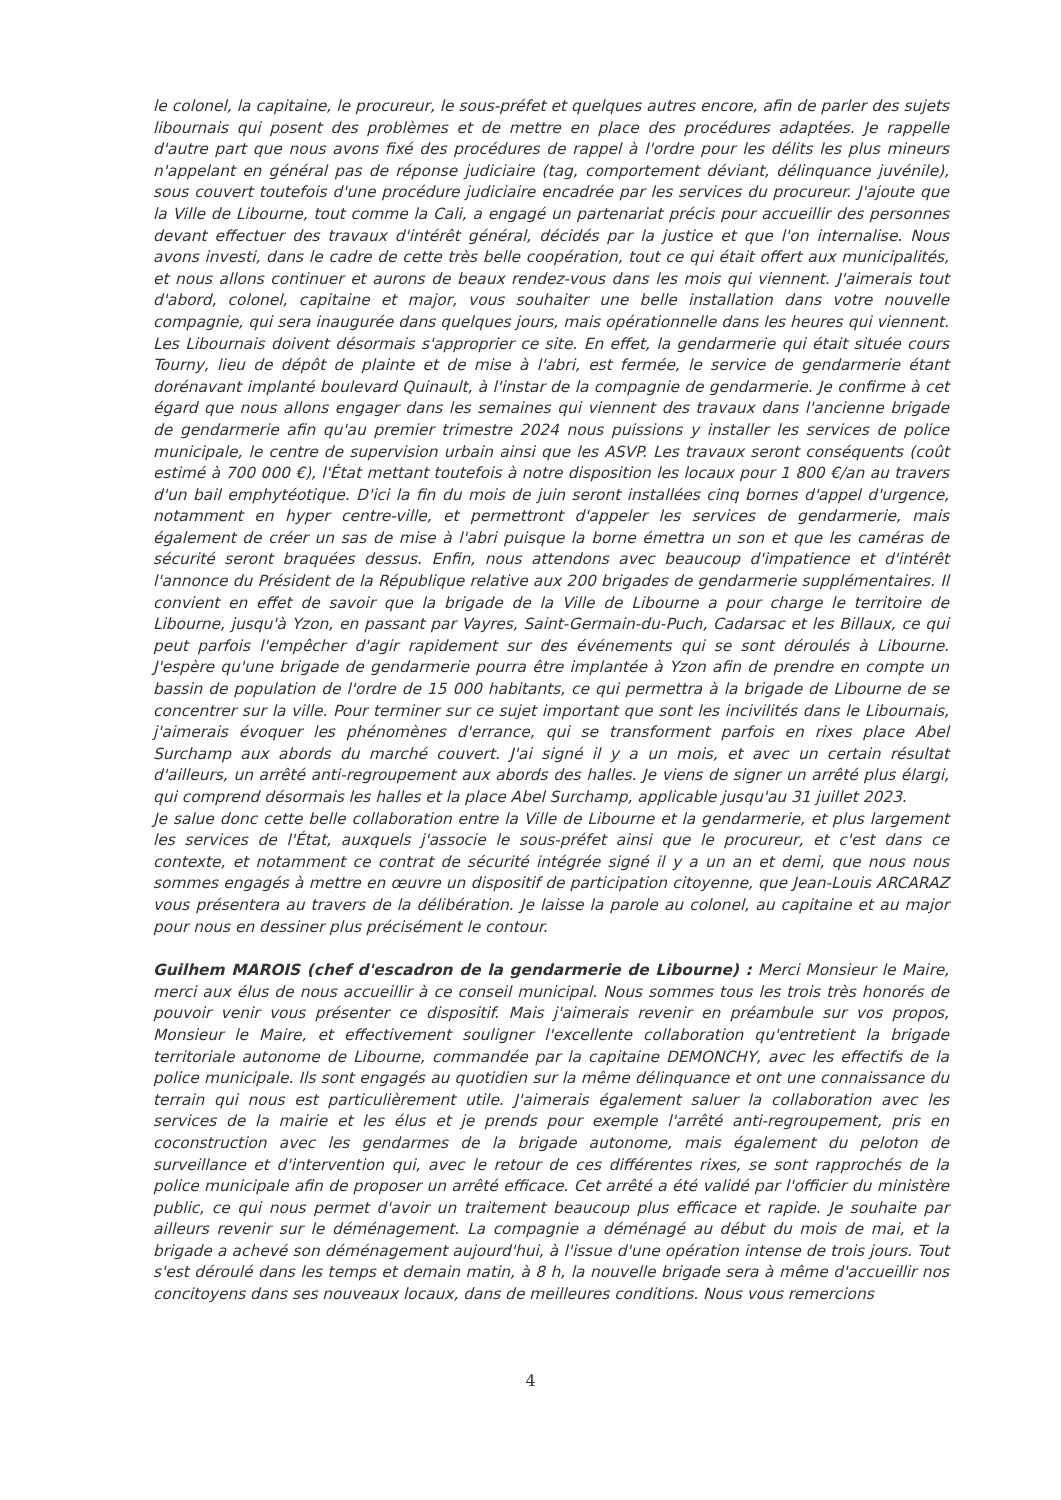le colonel, la capitaine, le procureur, le sous-préfet et quelques autres encore, afin de parler des sujets libournais qui posent des problèmes et de mettre en place des procédures adaptées. Je rappelle d'autre part que nous avons fixé des procédures de rappel à l'ordre pour les délits les plus mineurs n'appelant en général pas de réponse judiciaire (tag, comportement déviant, délinquance juvénile), sous couvert toutefois d'une procédure judiciaire encadrée par les services du procureur. J'ajoute que la Ville de Libourne, tout comme la Cali, a engagé un partenariat précis pour accueillir des personnes devant effectuer des travaux d'intérêt général, décidés par la justice et que l'on internalise. Nous avons investi, dans le cadre de cette très belle coopération, tout ce qui était offert aux municipalités, et nous allons continuer et aurons de beaux rendez-vous dans les mois qui viennent. J'aimerais tout d'abord, colonel, capitaine et major, vous souhaiter une belle installation dans votre nouvelle compagnie, qui sera inaugurée dans quelques jours, mais opérationnelle dans les heures qui viennent. Les Libournais doivent désormais s'approprier ce site. En effet, la gendarmerie qui était située cours Tourny, lieu de dépôt de plainte et de mise à l'abri, est fermée, le service de gendarmerie étant dorénavant implanté boulevard Quinault, à l'instar de la compagnie de gendarmerie. Je confirme à cet égard que nous allons engager dans les semaines qui viennent des travaux dans l'ancienne brigade de gendarmerie afin qu'au premier trimestre 2024 nous puissions y installer les services de police municipale, le centre de supervision urbain ainsi que les ASVP. Les travaux seront conséquents (coût estimé à 700 000 €), l'État mettant toutefois à notre disposition les locaux pour 1 800 €/an au travers d'un bail emphytéotique. D'ici la fin du mois de juin seront installées cinq bornes d'appel d'urgence, notamment en hyper centre-ville, et permettront d'appeler les services de gendarmerie, mais également de créer un sas de mise à l'abri puisque la borne émettra un son et que les caméras de sécurité seront braquées dessus. Enfin, nous attendons avec beaucoup d'impatience et d'intérêt l'annonce du Président de la République relative aux 200 brigades de gendarmerie supplémentaires. Il convient en effet de savoir que la brigade de la Ville de Libourne a pour charge le territoire de Libourne, jusqu'à Yzon, en passant par Vayres, Saint-Germain-du-Puch, Cadarsac et les Billaux, ce qui peut parfois l'empêcher d'agir rapidement sur des événements qui se sont déroulés à Libourne. J'espère qu'une brigade de gendarmerie pourra être implantée à Yzon afin de prendre en compte un bassin de population de l'ordre de 15 000 habitants, ce qui permettra à la brigade de Libourne de se concentrer sur la ville. Pour terminer sur ce sujet important que sont les incivilités dans le Libournais, j'aimerais évoquer les phénomènes d'errance, qui se transforment parfois en rixes place Abel Surchamp aux abords du marché couvert. J'ai signé il y a un mois, et avec un certain résultat d'ailleurs, un arrêté anti-regroupement aux abords des halles. Je viens de signer un arrêté plus élargi, qui comprend désormais les halles et la place Abel Surchamp, applicable jusqu'au 31 juillet 2023.
Je salue donc cette belle collaboration entre la Ville de Libourne et la gendarmerie, et plus largement les services de l'État, auxquels j'associe le sous-préfet ainsi que le procureur, et c'est dans ce contexte, et notamment ce contrat de sécurité intégrée signé il y a un an et demi, que nous nous sommes engagés à mettre en œuvre un dispositif de participation citoyenne, que Jean-Louis ARCARAZ vous présentera au travers de la délibération. Je laisse la parole au colonel, au capitaine et au major pour nous en dessiner plus précisément le contour.
Guilhem MAROIS (chef d'escadron de la gendarmerie de Libourne) : Merci Monsieur le Maire, merci aux élus de nous accueillir à ce conseil municipal. Nous sommes tous les trois très honorés de pouvoir venir vous présenter ce dispositif. Mais j'aimerais revenir en préambule sur vos propos, Monsieur le Maire, et effectivement souligner l'excellente collaboration qu'entretient la brigade territoriale autonome de Libourne, commandée par la capitaine DEMONCHY, avec les effectifs de la police municipale. Ils sont engagés au quotidien sur la même délinquance et ont une connaissance du terrain qui nous est particulièrement utile. J'aimerais également saluer la collaboration avec les services de la mairie et les élus et je prends pour exemple l'arrêté anti-regroupement, pris en coconstruction avec les gendarmes de la brigade autonome, mais également du peloton de surveillance et d'intervention qui, avec le retour de ces différentes rixes, se sont rapprochés de la police municipale afin de proposer un arrêté efficace. Cet arrêté a été validé par l'officier du ministère public, ce qui nous permet d'avoir un traitement beaucoup plus efficace et rapide. Je souhaite par ailleurs revenir sur le déménagement. La compagnie a déménagé au début du mois de mai, et la brigade a achevé son déménagement aujourd'hui, à l'issue d'une opération intense de trois jours. Tout s'est déroulé dans les temps et demain matin, à 8 h, la nouvelle brigade sera à même d'accueillir nos concitoyens dans ses nouveaux locaux, dans de meilleures conditions. Nous vous remercions
4